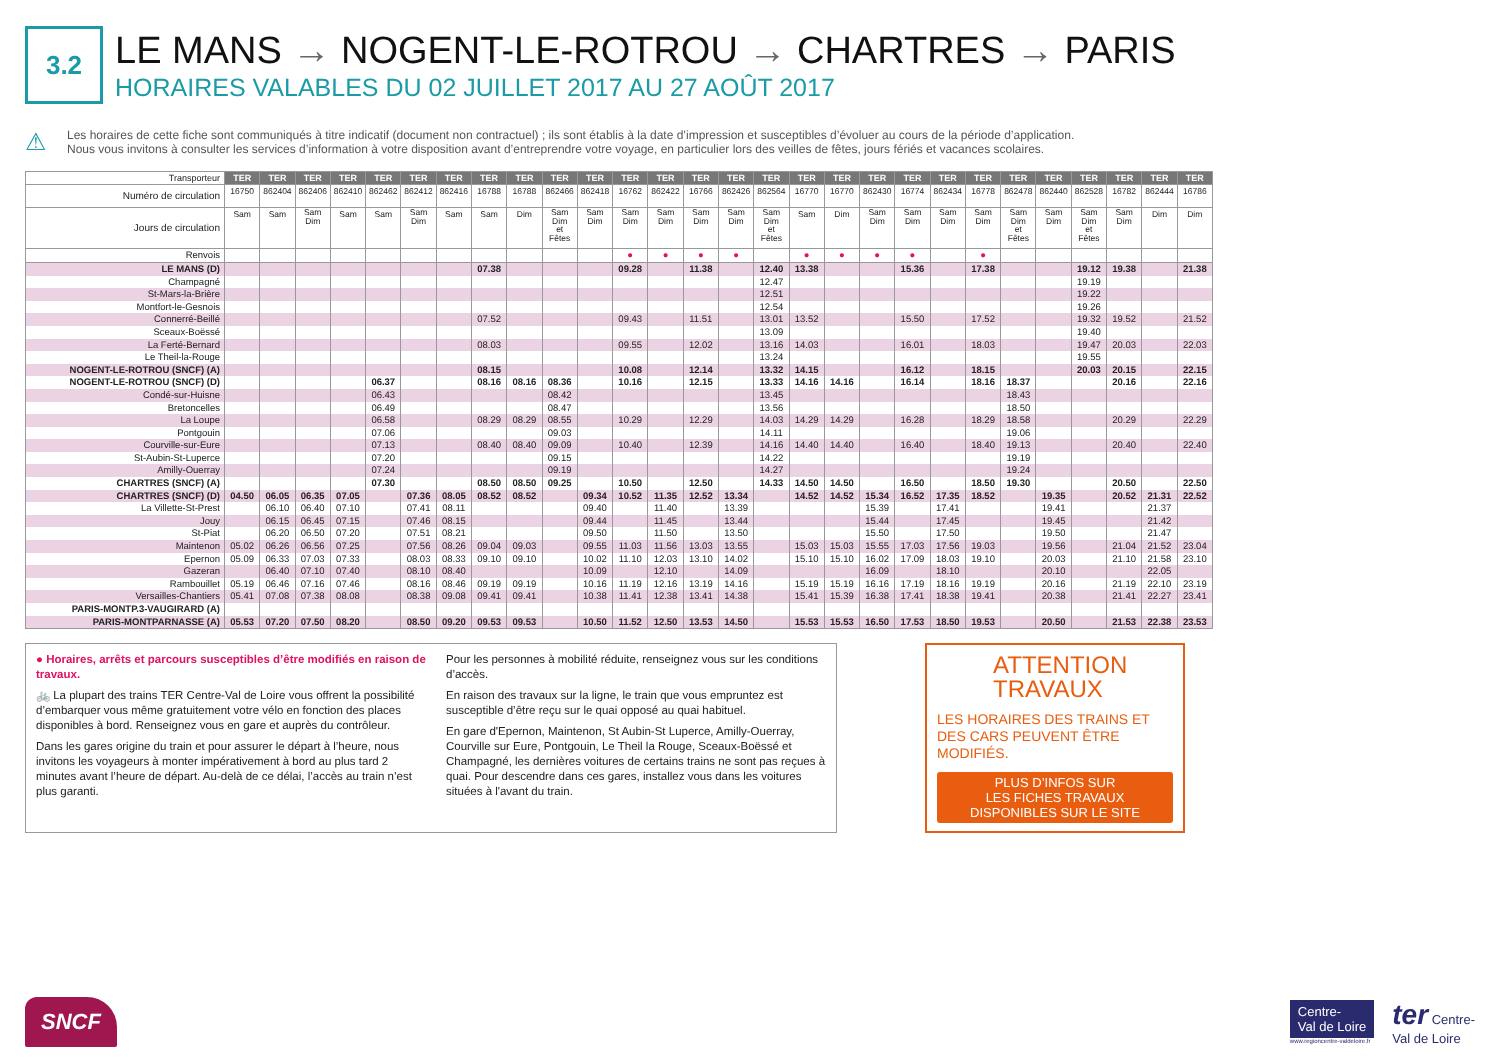3.2
LE MANS → NOGENT-LE-ROTROU → CHARTRES → PARIS
HORAIRES VALABLES DU 02 JUILLET 2017 AU 27 AOÛT 2017
⚠
Les horaires de cette fiche sont communiqués à titre indicatif (document non contractuel) ; ils sont établis à la date d’impression et susceptibles d’évoluer au cours de la période d’application.
Nous vous invitons à consulter les services d’information à votre disposition avant d’entreprendre votre voyage, en particulier lors des veilles de fêtes, jours fériés et vacances scolaires.
| Transporteur | TER | TER | TER | TER | TER | TER | TER | TER | TER | TER | TER | TER | TER | TER | TER | TER | TER | TER | TER | TER | TER | TER | TER | TER | TER | TER | TER | TER |
| --- | --- | --- | --- | --- | --- | --- | --- | --- | --- | --- | --- | --- | --- | --- | --- | --- | --- | --- | --- | --- | --- | --- | --- | --- | --- | --- | --- | --- |
| Numéro de circulation | 16750 | 862404 | 862406 | 862410 | 862462 | 862412 | 862416 | 16788 | 16788 | 862466 | 862418 | 16762 | 862422 | 16766 | 862426 | 862564 | 16770 | 16770 | 862430 | 16774 | 862434 | 16778 | 862478 | 862440 | 862528 | 16782 | 862444 | 16786 |
| Jours de circulation | Sam | Sam | Sam Dim | Sam | Sam | Sam Dim | Sam | Sam | Dim | Sam Dim et Fêtes | Sam Dim | Sam Dim | Sam Dim | Sam Dim | Sam Dim | Sam Dim et Fêtes | Sam | Dim | Sam Dim | Sam Dim | Sam Dim | Sam Dim | Sam Dim et Fêtes | Sam Dim | Sam Dim et Fêtes | Sam Dim | Dim | Dim |
| Renvois | | | | | | | | | | | | ● | ● | ● | ● | | ● | ● | ● | ● | | ● | | | | | | |
| LE MANS (D) | | | | | | | | 07.38 | | | | 09.28 | | 11.38 | | 12.40 | 13.38 | | | 15.36 | | 17.38 | | | 19.12 | 19.38 | | 21.38 |
| Champagné | | | | | | | | | | | | | | | | 12.47 | | | | | | | | | 19.19 | | | |
| St-Mars-la-Brière | | | | | | | | | | | | | | | | 12.51 | | | | | | | | | 19.22 | | | |
| Montfort-le-Gesnois | | | | | | | | | | | | | | | | 12.54 | | | | | | | | | 19.26 | | | |
| Connerré-Beillé | | | | | | | | 07.52 | | | | 09.43 | | 11.51 | | 13.01 | 13.52 | | | 15.50 | | 17.52 | | | 19.32 | 19.52 | | 21.52 |
| Sceaux-Boëssé | | | | | | | | | | | | | | | | 13.09 | | | | | | | | | 19.40 | | | |
| La Ferté-Bernard | | | | | | | | 08.03 | | | | 09.55 | | 12.02 | | 13.16 | 14.03 | | | 16.01 | | 18.03 | | | 19.47 | 20.03 | | 22.03 |
| Le Theil-la-Rouge | | | | | | | | | | | | | | | | 13.24 | | | | | | | | | 19.55 | | | |
| NOGENT-LE-ROTROU (SNCF) (A) | | | | | | | | 08.15 | | | | 10.08 | | 12.14 | | 13.32 | 14.15 | | | 16.12 | | 18.15 | | | 20.03 | 20.15 | | 22.15 |
| NOGENT-LE-ROTROU (SNCF) (D) | | | | | 06.37 | | | 08.16 | 08.16 | 08.36 | | 10.16 | | 12.15 | | 13.33 | 14.16 | 14.16 | | 16.14 | | 18.16 | 18.37 | | | 20.16 | | 22.16 |
| Condé-sur-Huisne | | | | | 06.43 | | | | | 08.42 | | | | | | 13.45 | | | | | | | 18.43 | | | | | |
| Bretoncelles | | | | | 06.49 | | | | | 08.47 | | | | | | 13.56 | | | | | | | 18.50 | | | | | |
| La Loupe | | | | | 06.58 | | | 08.29 | 08.29 | 08.55 | | 10.29 | | 12.29 | | 14.03 | 14.29 | 14.29 | | 16.28 | | 18.29 | 18.58 | | | 20.29 | | 22.29 |
| Pontgouin | | | | | 07.06 | | | | | 09.03 | | | | | | 14.11 | | | | | | | 19.06 | | | | | |
| Courville-sur-Eure | | | | | 07.13 | | | 08.40 | 08.40 | 09.09 | | 10.40 | | 12.39 | | 14.16 | 14.40 | 14.40 | | 16.40 | | 18.40 | 19.13 | | | 20.40 | | 22.40 |
| St-Aubin-St-Luperce | | | | | 07.20 | | | | | 09.15 | | | | | | 14.22 | | | | | | | 19.19 | | | | | |
| Amilly-Ouerray | | | | | 07.24 | | | | | 09.19 | | | | | | 14.27 | | | | | | | 19.24 | | | | | |
| CHARTRES (SNCF) (A) | | | | | 07.30 | | | 08.50 | 08.50 | 09.25 | | 10.50 | | 12.50 | | 14.33 | 14.50 | 14.50 | | 16.50 | | 18.50 | 19.30 | | | 20.50 | | 22.50 |
| CHARTRES (SNCF) (D) | 04.50 | 06.05 | 06.35 | 07.05 | | 07.36 | 08.05 | 08.52 | 08.52 | | 09.34 | 10.52 | 11.35 | 12.52 | 13.34 | | 14.52 | 14.52 | 15.34 | 16.52 | 17.35 | 18.52 | | 19.35 | | 20.52 | 21.31 | 22.52 |
| La Villette-St-Prest | | 06.10 | 06.40 | 07.10 | | 07.41 | 08.11 | | | | 09.40 | | 11.40 | | 13.39 | | | | 15.39 | | 17.41 | | | 19.41 | | | 21.37 | |
| Jouy | | 06.15 | 06.45 | 07.15 | | 07.46 | 08.15 | | | | 09.44 | | 11.45 | | 13.44 | | | | 15.44 | | 17.45 | | | 19.45 | | | 21.42 | |
| St-Piat | | 06.20 | 06.50 | 07.20 | | 07.51 | 08.21 | | | | 09.50 | | 11.50 | | 13.50 | | | | 15.50 | | 17.50 | | | 19.50 | | | 21.47 | |
| Maintenon | 05.02 | 06.26 | 06.56 | 07.25 | | 07.56 | 08.26 | 09.04 | 09.03 | | 09.55 | 11.03 | 11.56 | 13.03 | 13.55 | | 15.03 | 15.03 | 15.55 | 17.03 | 17.56 | 19.03 | | 19.56 | | 21.04 | 21.52 | 23.04 |
| Epernon | 05.09 | 06.33 | 07.03 | 07.33 | | 08.03 | 08.33 | 09.10 | 09.10 | | 10.02 | 11.10 | 12.03 | 13.10 | 14.02 | | 15.10 | 15.10 | 16.02 | 17.09 | 18.03 | 19.10 | | 20.03 | | 21.10 | 21.58 | 23.10 |
| Gazeran | | 06.40 | 07.10 | 07.40 | | 08.10 | 08.40 | | | | 10.09 | | 12.10 | | 14.09 | | | | 16.09 | | 18.10 | | | 20.10 | | | 22.05 | |
| Rambouillet | 05.19 | 06.46 | 07.16 | 07.46 | | 08.16 | 08.46 | 09.19 | 09.19 | | 10.16 | 11.19 | 12.16 | 13.19 | 14.16 | | 15.19 | 15.19 | 16.16 | 17.19 | 18.16 | 19.19 | | 20.16 | | 21.19 | 22.10 | 23.19 |
| Versailles-Chantiers | 05.41 | 07.08 | 07.38 | 08.08 | | 08.38 | 09.08 | 09.41 | 09.41 | | 10.38 | 11.41 | 12.38 | 13.41 | 14.38 | | 15.41 | 15.39 | 16.38 | 17.41 | 18.38 | 19.41 | | 20.38 | | 21.41 | 22.27 | 23.41 |
| PARIS-MONTP.3-VAUGIRARD (A) | | | | | | | | | | | | | | | | | | | | | | | | | | | | |
| PARIS-MONTPARNASSE (A) | 05.53 | 07.20 | 07.50 | 08.20 | | 08.50 | 09.20 | 09.53 | 09.53 | | 10.50 | 11.52 | 12.50 | 13.53 | 14.50 | | 15.53 | 15.53 | 16.50 | 17.53 | 18.50 | 19.53 | | 20.50 | | 21.53 | 22.38 | 23.53 |
● Horaires, arrêts et parcours susceptibles d’être modifiés en raison de travaux.
🚲 La plupart des trains TER Centre-Val de Loire vous offrent la possibilité d’embarquer vous même gratuitement votre vélo en fonction des places disponibles à bord. Renseignez vous en gare et auprès du contrôleur.
Dans les gares origine du train et pour assurer le départ à l’heure, nous invitons les voyageurs à monter impérativement à bord au plus tard 2 minutes avant l’heure de départ. Au-delà de ce délai, l’accès au train n’est plus garanti.
Pour les personnes à mobilité réduite, renseignez vous sur les conditions d’accès.
En raison des travaux sur la ligne, le train que vous empruntez est susceptible d’être reçu sur le quai opposé au quai habituel.
En gare d'Epernon, Maintenon, St Aubin-St Luperce, Amilly-Ouerray, Courville sur Eure, Pontgouin, Le Theil la Rouge, Sceaux-Boëssé et Champagné, les dernières voitures de certains trains ne sont pas reçues à quai. Pour descendre dans ces gares, installez vous dans les voitures situées à l'avant du train.
ATTENTION
TRAVAUX
LES HORAIRES DES TRAINS ET DES CARS PEUVENT ÊTRE MODIFIÉS.
PLUS D’INFOS SUR
LES FICHES TRAVAUX
DISPONIBLES SUR LE SITE
SNCF
Centre-
Val de Loire
www.regioncentre-valdeloire.fr
ter Centre-
Val de Loire